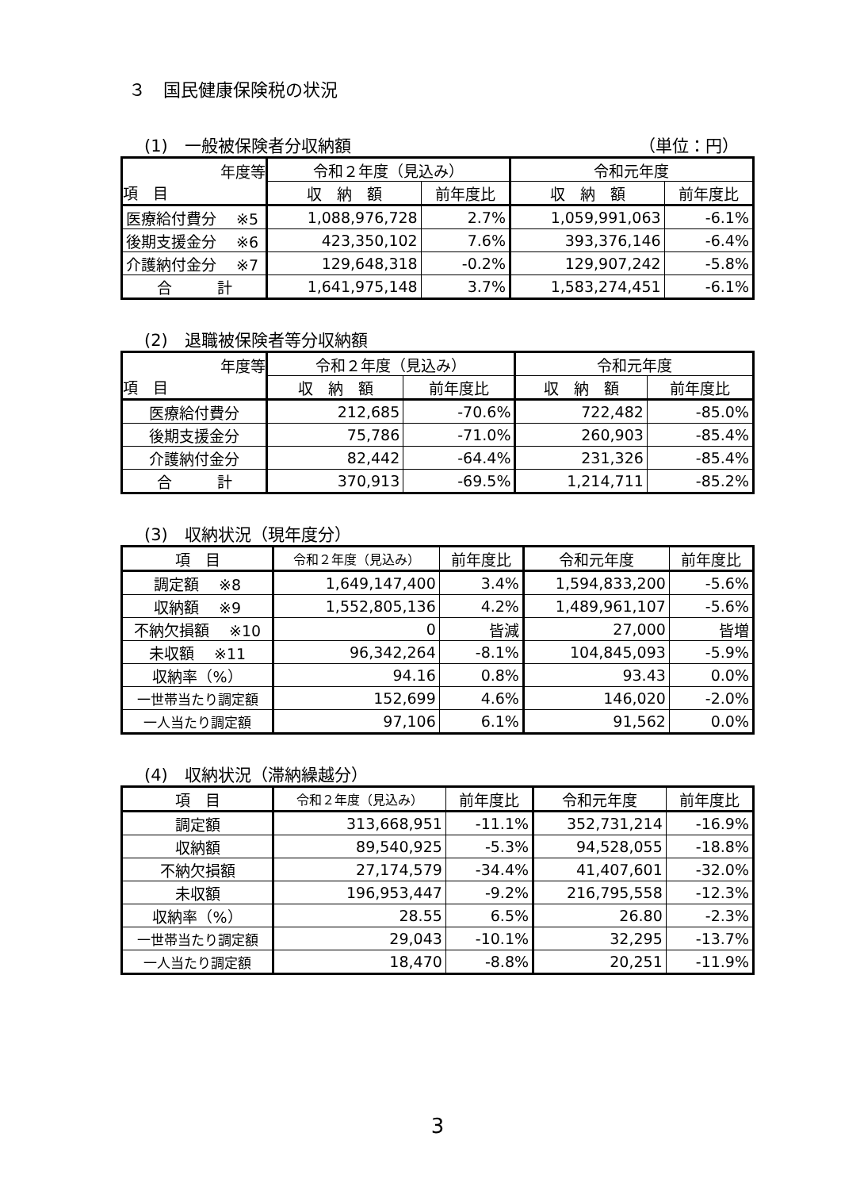３　国民健康保険税の状況
(1)　一般被保険者分収納額 （単位：円）
| 年度等 項 目 | 令和２年度（見込み） | | 令和元年度 | |
| --- | --- | --- | --- | --- |
| | 収 納 額 | 前年度比 | 収 納 額 | 前年度比 |
| 医療給付費分 ※5 | 1,088,976,728 | 2.7% | 1,059,991,063 | -6.1% |
| 後期支援金分 ※6 | 423,350,102 | 7.6% | 393,376,146 | -6.4% |
| 介護納付金分 ※7 | 129,648,318 | -0.2% | 129,907,242 | -5.8% |
| 合 計 | 1,641,975,148 | 3.7% | 1,583,274,451 | -6.1% |
(2)　退職被保険者等分収納額
| 年度等 項 目 | 令和２年度（見込み） | | 令和元年度 | |
| --- | --- | --- | --- | --- |
| | 収 納 額 | 前年度比 | 収 納 額 | 前年度比 |
| 医療給付費分 | 212,685 | -70.6% | 722,482 | -85.0% |
| 後期支援金分 | 75,786 | -71.0% | 260,903 | -85.4% |
| 介護納付金分 | 82,442 | -64.4% | 231,326 | -85.4% |
| 合 計 | 370,913 | -69.5% | 1,214,711 | -85.2% |
(3)　収納状況（現年度分）
| 項 目 | 令和２年度（見込み） | 前年度比 | 令和元年度 | 前年度比 |
| --- | --- | --- | --- | --- |
| 調定額 ※8 | 1,649,147,400 | 3.4% | 1,594,833,200 | -5.6% |
| 収納額 ※9 | 1,552,805,136 | 4.2% | 1,489,961,107 | -5.6% |
| 不納欠損額 ※10 | 0 | 皆減 | 27,000 | 皆増 |
| 未収額 ※11 | 96,342,264 | -8.1% | 104,845,093 | -5.9% |
| 収納率（%） | 94.16 | 0.8% | 93.43 | 0.0% |
| 一世帯当たり調定額 | 152,699 | 4.6% | 146,020 | -2.0% |
| 一人当たり調定額 | 97,106 | 6.1% | 91,562 | 0.0% |
(4)　収納状況（滞納繰越分）
| 項 目 | 令和２年度（見込み） | 前年度比 | 令和元年度 | 前年度比 |
| --- | --- | --- | --- | --- |
| 調定額 | 313,668,951 | -11.1% | 352,731,214 | -16.9% |
| 収納額 | 89,540,925 | -5.3% | 94,528,055 | -18.8% |
| 不納欠損額 | 27,174,579 | -34.4% | 41,407,601 | -32.0% |
| 未収額 | 196,953,447 | -9.2% | 216,795,558 | -12.3% |
| 収納率（%） | 28.55 | 6.5% | 26.80 | -2.3% |
| 一世帯当たり調定額 | 29,043 | -10.1% | 32,295 | -13.7% |
| 一人当たり調定額 | 18,470 | -8.8% | 20,251 | -11.9% |
3